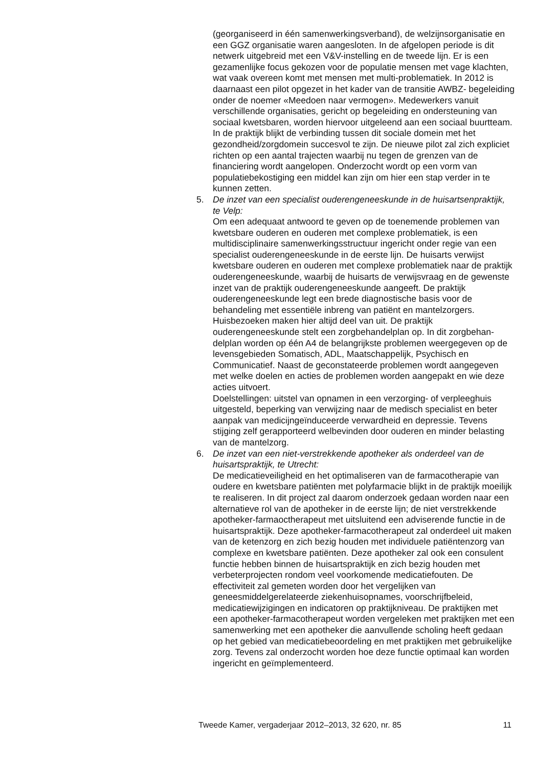(georganiseerd in één samenwerkingsverband), de welzijnsorganisatie en een GGZ organisatie waren aangesloten. In de afgelopen periode is dit netwerk uitgebreid met een V&V-instelling en de tweede lijn. Er is een gezamenlijke focus gekozen voor de populatie mensen met vage klachten, wat vaak overeen komt met mensen met multi-problematiek. In 2012 is daarnaast een pilot opgezet in het kader van de transitie AWBZ- begeleiding onder de noemer «Meedoen naar vermogen». Medewerkers vanuit verschillende organisaties, gericht op begeleiding en ondersteuning van sociaal kwetsbaren, worden hiervoor uitgeleend aan een sociaal buurtteam. In de praktijk blijkt de verbinding tussen dit sociale domein met het gezondheid/zorgdomein succesvol te zijn. De nieuwe pilot zal zich expliciet richten op een aantal trajecten waarbij nu tegen de grenzen van de financiering wordt aangelopen. Onderzocht wordt op een vorm van populatiebekostiging een middel kan zijn om hier een stap verder in te kunnen zetten.
5. De inzet van een specialist ouderengeneeskunde in de huisartsenprak­tijk, te Velp:
Om een adequaat antwoord te geven op de toenemende problemen van kwetsbare ouderen en ouderen met complexe problematiek, is een multidisciplinaire samenwerkingsstructuur ingericht onder regie van een specialist ouderengeneeskunde in de eerste lijn. De huisarts verwijst kwetsbare ouderen en ouderen met complexe problematiek naar de praktijk ouderengeneeskunde, waarbij de huisarts de verwijs­vraag en de gewenste inzet van de praktijk ouderengeneeskunde aangeeft. De praktijk ouderengeneeskunde legt een brede diagnosti­sche basis voor de behandeling met essentiële inbreng van patiënt en mantelzorgers. Huisbezoeken maken hier altijd deel van uit. De praktijk ouderengeneeskunde stelt een zorgbehandelplan op. In dit zorgbehan­delplan worden op één A4 de belangrijkste problemen weergegeven op de levensgebieden Somatisch, ADL, Maatschappelijk, Psychisch en Communicatief. Naast de geconstateerde problemen wordt aangege­ven met welke doelen en acties de problemen worden aangepakt en wie deze acties uitvoert.
Doelstellingen: uitstel van opnamen in een verzorging- of verpleeghuis uitgesteld, beperking van verwijzing naar de medisch specialist en beter aanpak van medicijngeïnduceerde verwardheid en depressie. Tevens stijging zelf gerapporteerd welbevinden door ouderen en minder belasting van de mantelzorg.
6. De inzet van een niet-verstrekkende apotheker als onderdeel van de huisartspraktijk, te Utrecht:
De medicatieveiligheid en het optimaliseren van de farmacotherapie van oudere en kwetsbare patiënten met polyfarmacie blijkt in de praktijk moeilijk te realiseren. In dit project zal daarom onderzoek gedaan worden naar een alternatieve rol van de apotheker in de eerste lijn; de niet verstrekkende apotheker-farmaoctherapeut met uitsluitend een adviserende functie in de huisartspraktijk. Deze apotheker-farmacotherapeut zal onderdeel uit maken van de ketenzorg en zich bezig houden met individuele patiëntenzorg van complexe en kwetsbare patiënten. Deze apotheker zal ook een consulent functie hebben binnen de huisartspraktijk en zich bezig houden met verbeter­projecten rondom veel voorkomende medicatiefouten. De effectiviteit zal gemeten worden door het vergelijken van geneesmiddelgerela­teerde ziekenhuisopnames, voorschrijfbeleid, medicatiewijzigingen en indicatoren op praktijkniveau. De praktijken met een apotheker-farmacotherapeut worden vergeleken met praktijken met een samenwerking met een apotheker die aanvullende scholing heeft gedaan op het gebied van medicatiebeoordeling en met praktijken met gebruikelijke zorg. Tevens zal onderzocht worden hoe deze functie optimaal kan worden ingericht en geïmplementeerd.
Tweede Kamer, vergaderjaar 2012–2013, 32 620, nr. 85 11